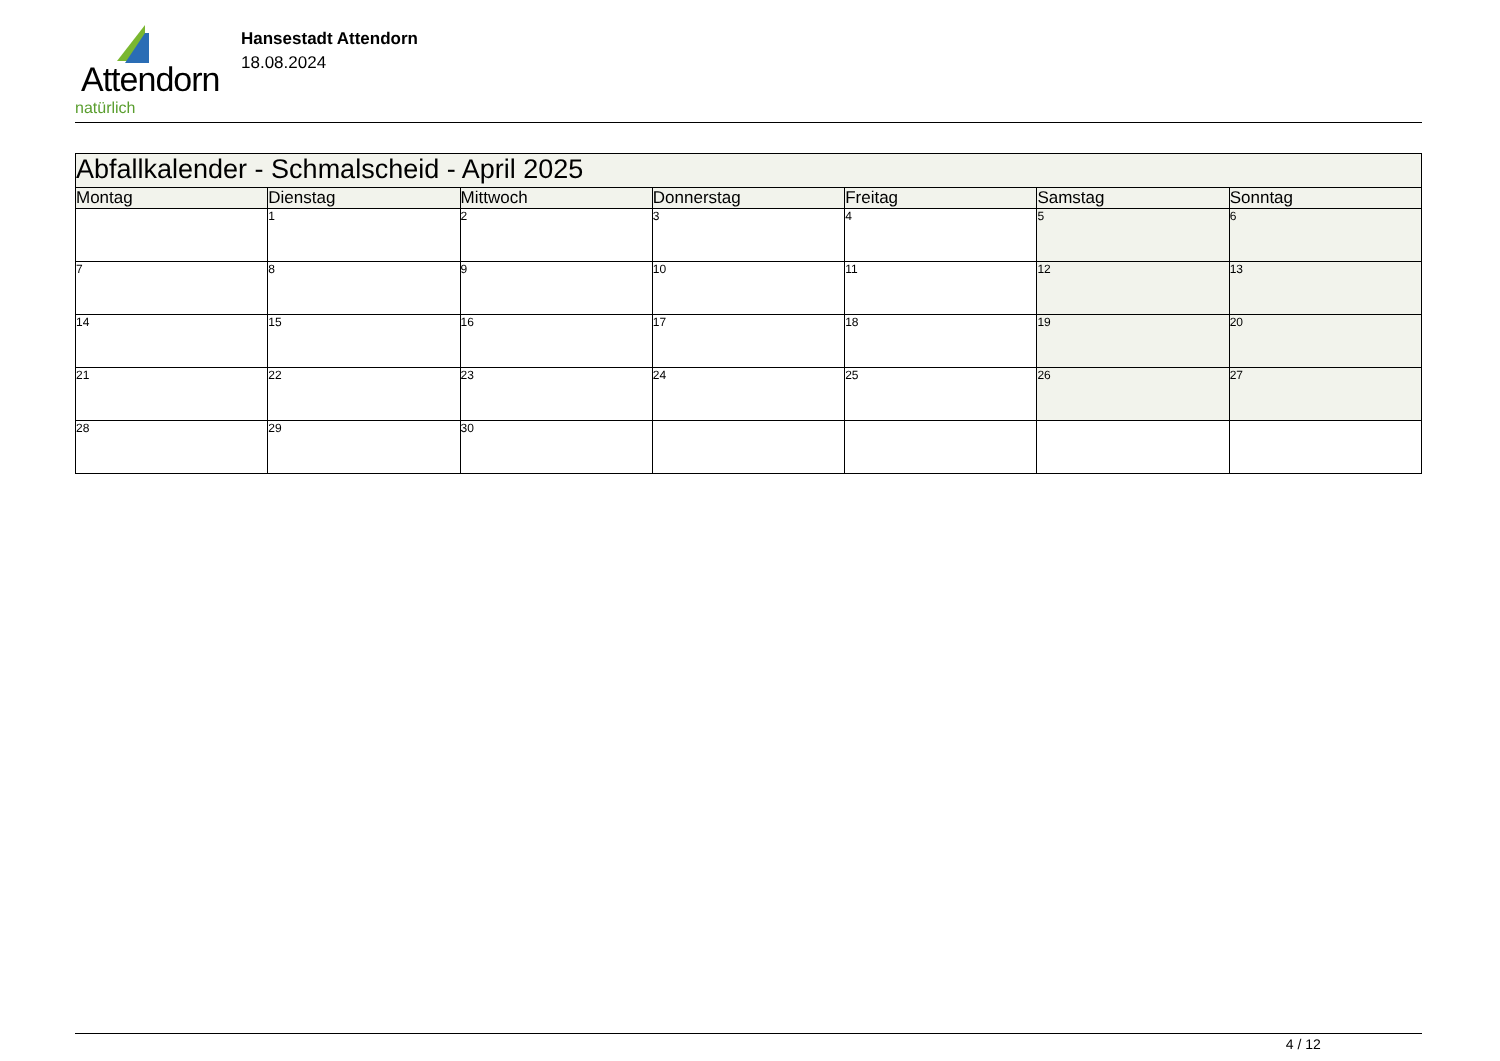Attendorn
natürlich
Hansestadt Attendorn
18.08.2024
| Abfallkalender - Schmalscheid - April 2025 | | | | | | |
| Montag | Dienstag | Mittwoch | Donnerstag | Freitag | Samstag | Sonntag |
| | 1 | 2 | 3 | 4 | 5 | 6 |
| 7 | 8 | 9 | 10 | 11 | 12 | 13 |
| 14 | 15 | 16 | 17 | 18 | 19 | 20 |
| 21 | 22 | 23 | 24 | 25 | 26 | 27 |
| 28 | 29 | 30 | | | | |
4 / 12